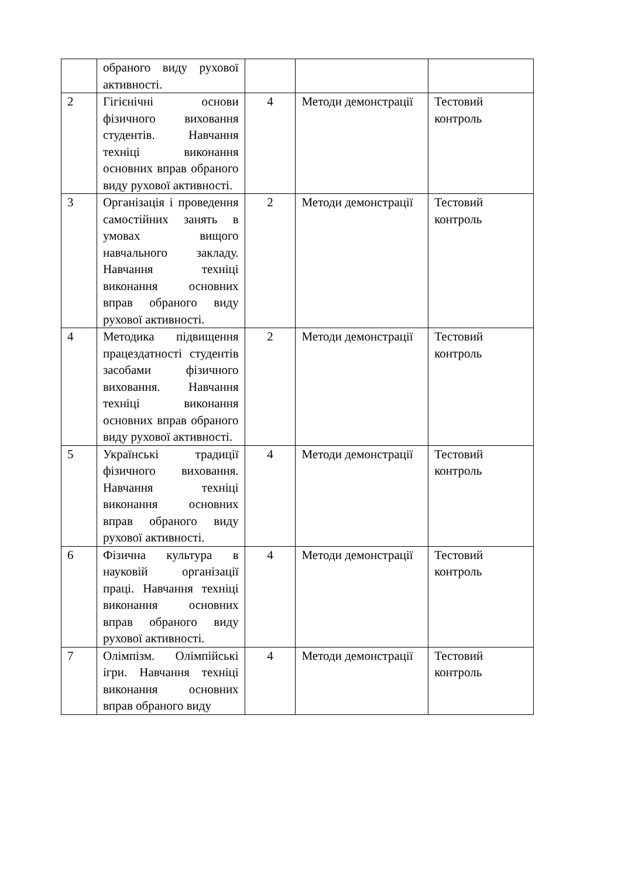| | обраного виду рухової активності. | | | |
| 2 | Гігієнічні основи фізичного виховання студентів. Навчання техніці виконання основних вправ обраного виду рухової активності. | 4 | Методи демонстрації | Тестовий контроль |
| 3 | Організація і проведення самостійних занять в умовах вищого навчального закладу. Навчання техніці виконання основних вправ обраного виду рухової активності. | 2 | Методи демонстрації | Тестовий контроль |
| 4 | Методика підвищення працездатності студентів засобами фізичного виховання. Навчання техніці виконання основних вправ обраного виду рухової активності. | 2 | Методи демонстрації | Тестовий контроль |
| 5 | Українські традиції фізичного виховання. Навчання техніці виконання основних вправ обраного виду рухової активності. | 4 | Методи демонстрації | Тестовий контроль |
| 6 | Фізична культура в науковій організації праці. Навчання техніці виконання основних вправ обраного виду рухової активності. | 4 | Методи демонстрації | Тестовий контроль |
| 7 | Олімпізм. Олімпійські ігри. Навчання техніці виконання основних вправ обраного виду | 4 | Методи демонстрації | Тестовий контроль |